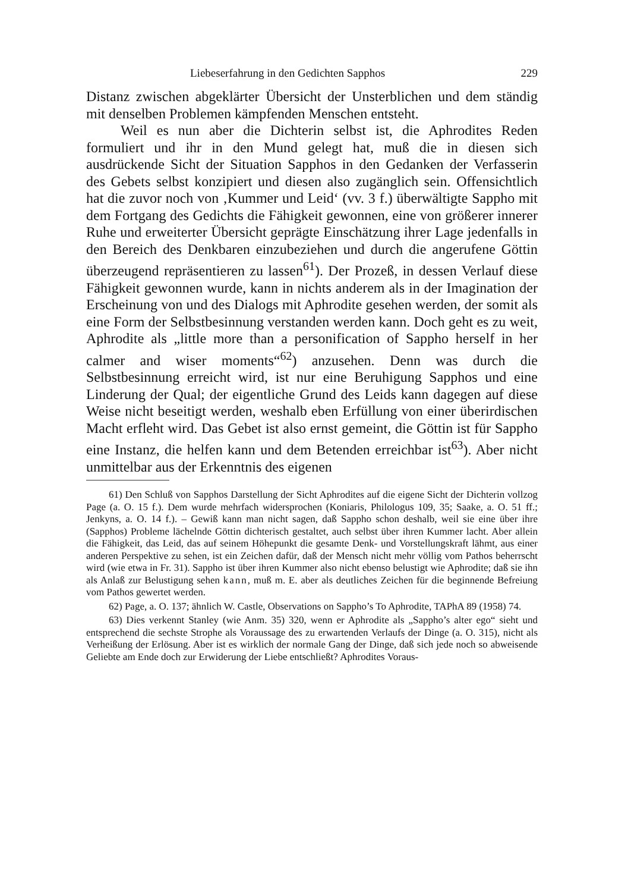Liebeserfahrung in den Gedichten Sapphos 229
Distanz zwischen abgeklärter Übersicht der Unsterblichen und dem ständig mit denselben Problemen kämpfenden Menschen entsteht.
Weil es nun aber die Dichterin selbst ist, die Aphrodites Reden formuliert und ihr in den Mund gelegt hat, muß die in diesen sich ausdrückende Sicht der Situation Sapphos in den Gedanken der Verfasserin des Gebets selbst konzipiert und diesen also zugänglich sein. Offensichtlich hat die zuvor noch von ‚Kummer und Leid‘ (vv. 3 f.) überwältigte Sappho mit dem Fortgang des Gedichts die Fähigkeit gewonnen, eine von größerer innerer Ruhe und erweiterter Übersicht geprägte Einschätzung ihrer Lage jedenfalls in den Bereich des Denkbaren einzubeziehen und durch die angerufene Göttin überzeugend repräsentieren zu lassen<sup>61</sup>). Der Prozeß, in dessen Verlauf diese Fähigkeit gewonnen wurde, kann in nichts anderem als in der Imagination der Erscheinung von und des Dialogs mit Aphrodite gesehen werden, der somit als eine Form der Selbstbesinnung verstanden werden kann. Doch geht es zu weit, Aphrodite als „little more than a personification of Sappho herself in her calmer and wiser moments“<sup>62</sup>) anzusehen. Denn was durch die Selbstbesinnung erreicht wird, ist nur eine Beruhigung Sapphos und eine Linderung der Qual; der eigentliche Grund des Leids kann dagegen auf diese Weise nicht beseitigt werden, weshalb eben Erfüllung von einer überirdischen Macht erfleht wird. Das Gebet ist also ernst gemeint, die Göttin ist für Sappho eine Instanz, die helfen kann und dem Betenden erreichbar ist<sup>63</sup>). Aber nicht unmittelbar aus der Erkenntnis des eigenen
61) Den Schluß von Sapphos Darstellung der Sicht Aphrodites auf die eigene Sicht der Dichterin vollzog Page (a. O. 15 f.). Dem wurde mehrfach widersprochen (Koniaris, Philologus 109, 35; Saake, a. O. 51 ff.; Jenkyns, a. O. 14 f.). – Gewiß kann man nicht sagen, daß Sappho schon deshalb, weil sie eine über ihre (Sapphos) Probleme lächelnde Göttin dichterisch gestaltet, auch selbst über ihren Kummer lacht. Aber allein die Fähigkeit, das Leid, das auf seinem Höhepunkt die gesamte Denk- und Vorstellungskraft lähmt, aus einer anderen Perspektive zu sehen, ist ein Zeichen dafür, daß der Mensch nicht mehr völlig vom Pathos beherrscht wird (wie etwa in Fr. 31). Sappho ist über ihren Kummer also nicht ebenso belustigt wie Aphrodite; daß sie ihn als Anlaß zur Belustigung sehen kann, muß m. E. aber als deutliches Zeichen für die beginnende Befreiung vom Pathos gewertet werden.
62) Page, a. O. 137; ähnlich W. Castle, Observations on Sappho’s To Aphrodite, TAPhA 89 (1958) 74.
63) Dies verkennt Stanley (wie Anm. 35) 320, wenn er Aphrodite als „Sappho’s alter ego“ sieht und entsprechend die sechste Strophe als Voraussage des zu erwartenden Verlaufs der Dinge (a. O. 315), nicht als Verheißung der Erlösung. Aber ist es wirklich der normale Gang der Dinge, daß sich jede noch so abweisende Geliebte am Ende doch zur Erwiderung der Liebe entschließt? Aphrodites Voraus-